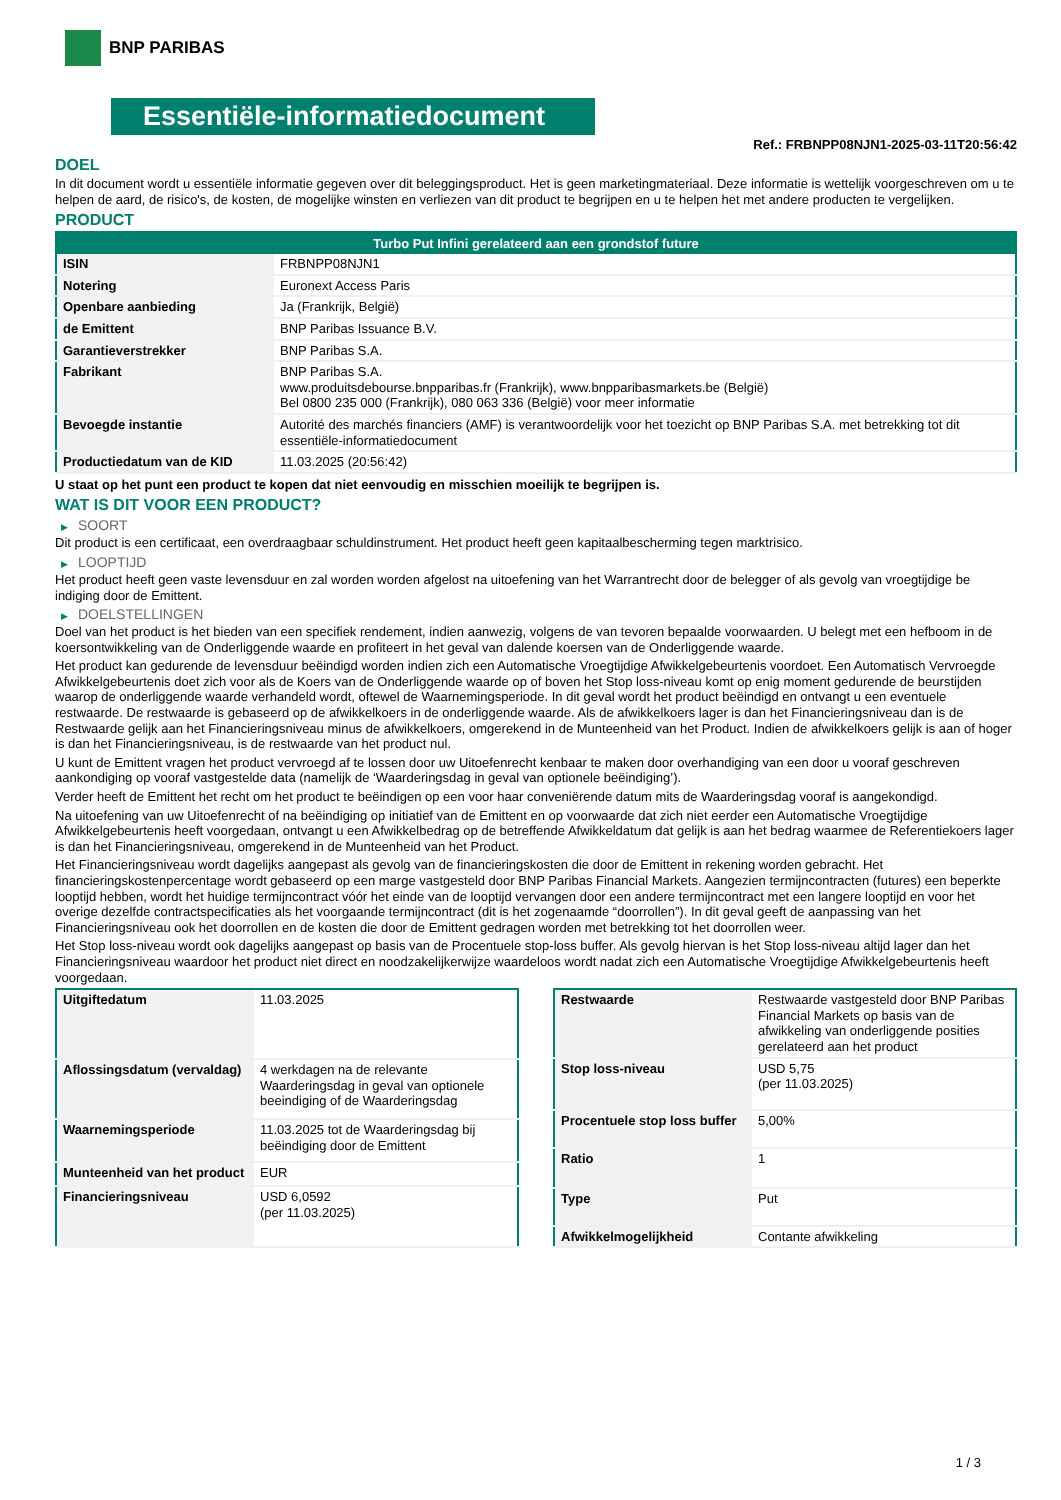BNP PARIBAS
Essentiële-informatiedocument
Ref.: FRBNPP08NJN1-2025-03-11T20:56:42
DOEL
In dit document wordt u essentiële informatie gegeven over dit beleggingsproduct. Het is geen marketingmateriaal. Deze informatie is wettelijk voorgeschreven om u te helpen de aard, de risico's, de kosten, de mogelijke winsten en verliezen van dit product te begrijpen en u te helpen het met andere producten te vergelijken.
PRODUCT
| Turbo Put Infini gerelateerd aan een grondstof future | |
| --- | --- |
| ISIN | FRBNPP08NJN1 |
| Notering | Euronext Access Paris |
| Openbare aanbieding | Ja (Frankrijk, België) |
| de Emittent | BNP Paribas Issuance B.V. |
| Garantieverstrekker | BNP Paribas S.A. |
| Fabrikant | BNP Paribas S.A. www.produitsdebourse.bnpparibas.fr (Frankrijk), www.bnpparibasmarkets.be (België) Bel 0800 235 000 (Frankrijk), 080 063 336 (België) voor meer informatie |
| Bevoegde instantie | Autorité des marchés financiers (AMF) is verantwoordelijk voor het toezicht op BNP Paribas S.A. met betrekking tot dit essentiële-informatiedocument |
| Productiedatum van de KID | 11.03.2025 (20:56:42) |
U staat op het punt een product te kopen dat niet eenvoudig en misschien moeilijk te begrijpen is.
WAT IS DIT VOOR EEN PRODUCT?
▶ SOORT
Dit product is een certificaat, een overdraagbaar schuldinstrument. Het product heeft geen kapitaalbescherming tegen marktrisico.
▶ LOOPTIJD
Het product heeft geen vaste levensduur en zal worden worden afgelost na uitoefening van het Warrantrecht door de belegger of als gevolg van vroegtijdige be indiging door de Emittent.
▶ DOELSTELLINGEN
Doel van het product is het bieden van een specifiek rendement, indien aanwezig, volgens de van tevoren bepaalde voorwaarden. U belegt met een hefboom in de koersontwikkeling van de Onderliggende waarde en profiteert in het geval van dalende koersen van de Onderliggende waarde.
Het product kan gedurende de levensduur beëindigd worden indien zich een Automatische Vroegtijdige Afwikkelgebeurtenis voordoet. Een Automatisch Vervroegde Afwikkelgebeurtenis doet zich voor als de Koers van de Onderliggende waarde op of boven het Stop loss-niveau komt op enig moment gedurende de beurstijden waarop de onderliggende waarde verhandeld wordt, oftewel de Waarnemingsperiode. In dit geval wordt het product beëindigd en ontvangt u een eventuele restwaarde. De restwaarde is gebaseerd op de afwikkelkoers in de onderliggende waarde. Als de afwikkelkoers lager is dan het Financieringsniveau dan is de Restwaarde gelijk aan het Financieringsniveau minus de afwikkelkoers, omgerekend in de Munteenheid van het Product. Indien de afwikkelkoers gelijk is aan of hoger is dan het Financieringsniveau, is de restwaarde van het product nul.
U kunt de Emittent vragen het product vervroegd af te lossen door uw Uitoefenrecht kenbaar te maken door overhandiging van een door u vooraf geschreven aankondiging op vooraf vastgestelde data (namelijk de ‘Waarderingsdag in geval van optionele beëindiging’).
Verder heeft de Emittent het recht om het product te beëindigen op een voor haar conveniërende datum mits de Waarderingsdag vooraf is aangekondigd.
Na uitoefening van uw Uitoefenrecht of na beëindiging op initiatief van de Emittent en op voorwaarde dat zich niet eerder een Automatische Vroegtijdige Afwikkelgebeurtenis heeft voorgedaan, ontvangt u een Afwikkelbedrag op de betreffende Afwikkeldatum dat gelijk is aan het bedrag waarmee de Referentiekoers lager is dan het Financieringsniveau, omgerekend in de Munteenheid van het Product.
Het Financieringsniveau wordt dagelijks aangepast als gevolg van de financieringskosten die door de Emittent in rekening worden gebracht. Het financieringskostenpercentage wordt gebaseerd op een marge vastgesteld door BNP Paribas Financial Markets. Aangezien termijncontracten (futures) een beperkte looptijd hebben, wordt het huidige termijncontract vóór het einde van de looptijd vervangen door een andere termijncontract met een langere looptijd en voor het overige dezelfde contractspecificaties als het voorgaande termijncontract (dit is het zogenaamde “doorrollen”). In dit geval geeft de aanpassing van het Financieringsniveau ook het doorrollen en de kosten die door de Emittent gedragen worden met betrekking tot het doorrollen weer.
Het Stop loss-niveau wordt ook dagelijks aangepast op basis van de Procentuele stop-loss buffer. Als gevolg hiervan is het Stop loss-niveau altijd lager dan het Financieringsniveau waardoor het product niet direct en noodzakelijkerwijze waardeloos wordt nadat zich een Automatische Vroegtijdige Afwikkelgebeurtenis heeft voorgedaan.
| Uitgiftedatum | 11.03.2025 |
| Aflossingsdatum (vervaldag) | 4 werkdagen na de relevante Waarderingsdag in geval van optionele beeindiging of de Waarderingsdag |
| Waarnemingsperiode | 11.03.2025 tot de Waarderingsdag bij beëindiging door de Emittent |
| Munteenheid van het product | EUR |
| Financieringsniveau | USD 6,0592 (per 11.03.2025) |
| Restwaarde | Restwaarde vastgesteld door BNP Paribas Financial Markets op basis van de afwikkeling van onderliggende posities gerelateerd aan het product |
| Stop loss-niveau | USD 5,75 (per 11.03.2025) |
| Procentuele stop loss buffer | 5,00% |
| Ratio | 1 |
| Type | Put |
| Afwikkelmogelijkheid | Contante afwikkeling |
1 / 3